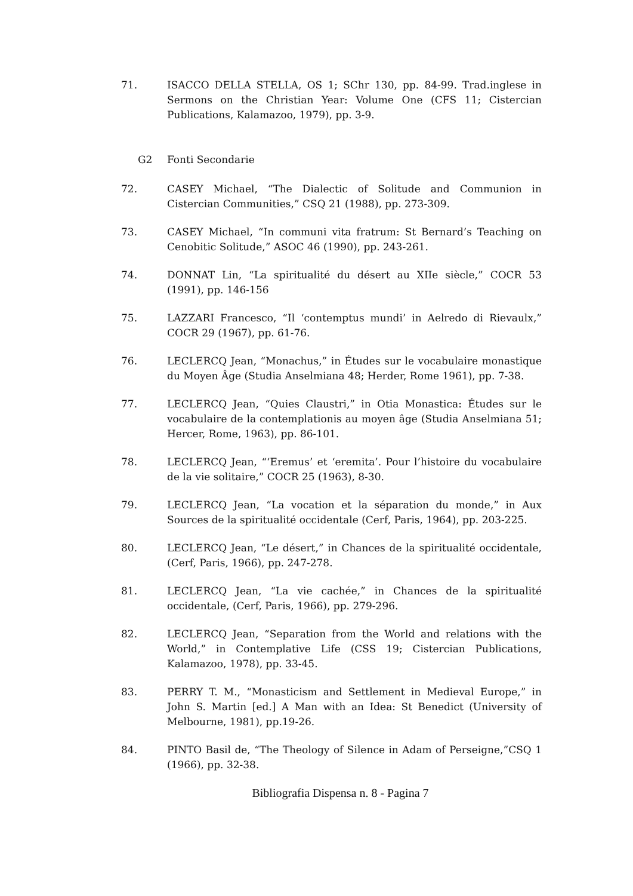71. ISACCO DELLA STELLA, OS 1; SChr 130, pp. 84-99. Trad.inglese in Sermons on the Christian Year: Volume One (CFS 11; Cistercian Publications, Kalamazoo, 1979), pp. 3-9.
G2 Fonti Secondarie
72. CASEY Michael, “The Dialectic of Solitude and Communion in Cistercian Communities,” CSQ 21 (1988), pp. 273-309.
73. CASEY Michael, “In communi vita fratrum: St Bernard’s Teaching on Cenobitic Solitude,” ASOC 46 (1990), pp. 243-261.
74. DONNAT Lin, “La spiritualité du désert au XIIe siècle,” COCR 53 (1991), pp. 146-156
75. LAZZARI Francesco, “Il ‘contemptus mundi’ in Aelredo di Rievaulx,” COCR 29 (1967), pp. 61-76.
76. LECLERCQ Jean, “Monachus,” in Études sur le vocabulaire monastique du Moyen Âge (Studia Anselmiana 48; Herder, Rome 1961), pp. 7-38.
77. LECLERCQ Jean, “Quies Claustri,” in Otia Monastica: Études sur le vocabulaire de la contemplationis au moyen âge (Studia Anselmiana 51; Hercer, Rome, 1963), pp. 86-101.
78. LECLERCQ Jean, “‘Eremus’ et ‘eremita’. Pour l’histoire du vocabulaire de la vie solitaire,” COCR 25 (1963), 8-30.
79. LECLERCQ Jean, “La vocation et la séparation du monde,” in Aux Sources de la spiritualité occidentale (Cerf, Paris, 1964), pp. 203-225.
80. LECLERCQ Jean, “Le désert,” in Chances de la spiritualité occidentale, (Cerf, Paris, 1966), pp. 247-278.
81. LECLERCQ Jean, “La vie cachée,” in Chances de la spiritualité occidentale, (Cerf, Paris, 1966), pp. 279-296.
82. LECLERCQ Jean, “Separation from the World and relations with the World,” in Contemplative Life (CSS 19; Cistercian Publications, Kalamazoo, 1978), pp. 33-45.
83. PERRY T. M., “Monasticism and Settlement in Medieval Europe,” in John S. Martin [ed.] A Man with an Idea: St Benedict (University of Melbourne, 1981), pp.19-26.
84. PINTO Basil de, “The Theology of Silence in Adam of Perseigne,”CSQ 1 (1966), pp. 32-38.
Bibliografia Dispensa n. 8 - Pagina 7